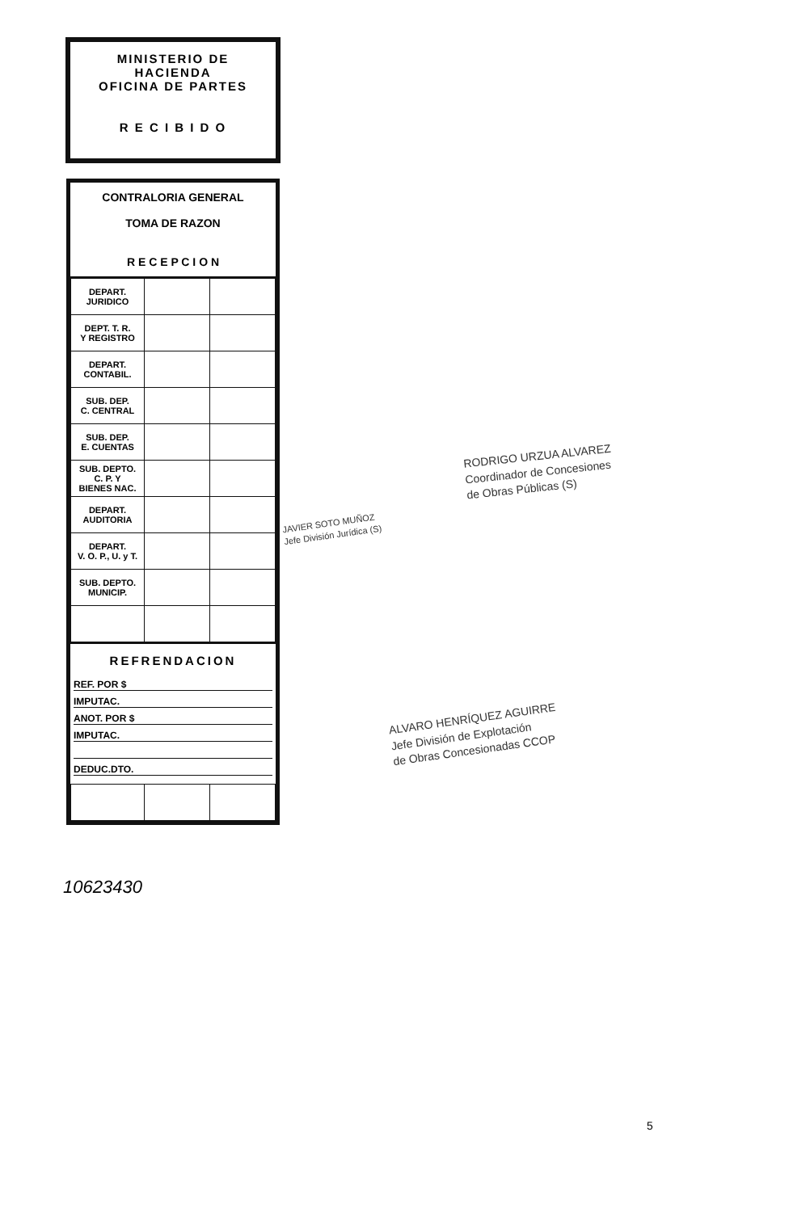MINISTERIO DE HACIENDA
OFICINA DE PARTES
R E C I B I D O
CONTRALORIA GENERAL
TOMA DE RAZON
R E C E P C I O N
| DEPART. JURIDICO | | |
| DEPT. T. R. Y REGISTRO | | |
| DEPART. CONTABIL. | | |
| SUB. DEP. C. CENTRAL | | |
| SUB. DEP. E. CUENTAS | | |
| SUB. DEPTO. C. P. Y BIENES NAC. | | |
| DEPART. AUDITORIA | | |
| DEPART. V. O. P., U. y T. | | |
| SUB. DEPTO. MUNICIP. | | |
REFRENDACION
REF. POR $
IMPUTAC.
ANOT. POR $
IMPUTAC.
DEDUC.DTO.
10623430
RODRIGO URZUA ALVAREZ
Coordinador de Concesiones
de Obras Públicas (S)
JAVIER SOTO MUÑOZ
Jefe División Jurídica (S)
ALVARO HENRÍQUEZ AGUIRRE
Jefe División de Explotación
de Obras Concesionadas CCOP
5